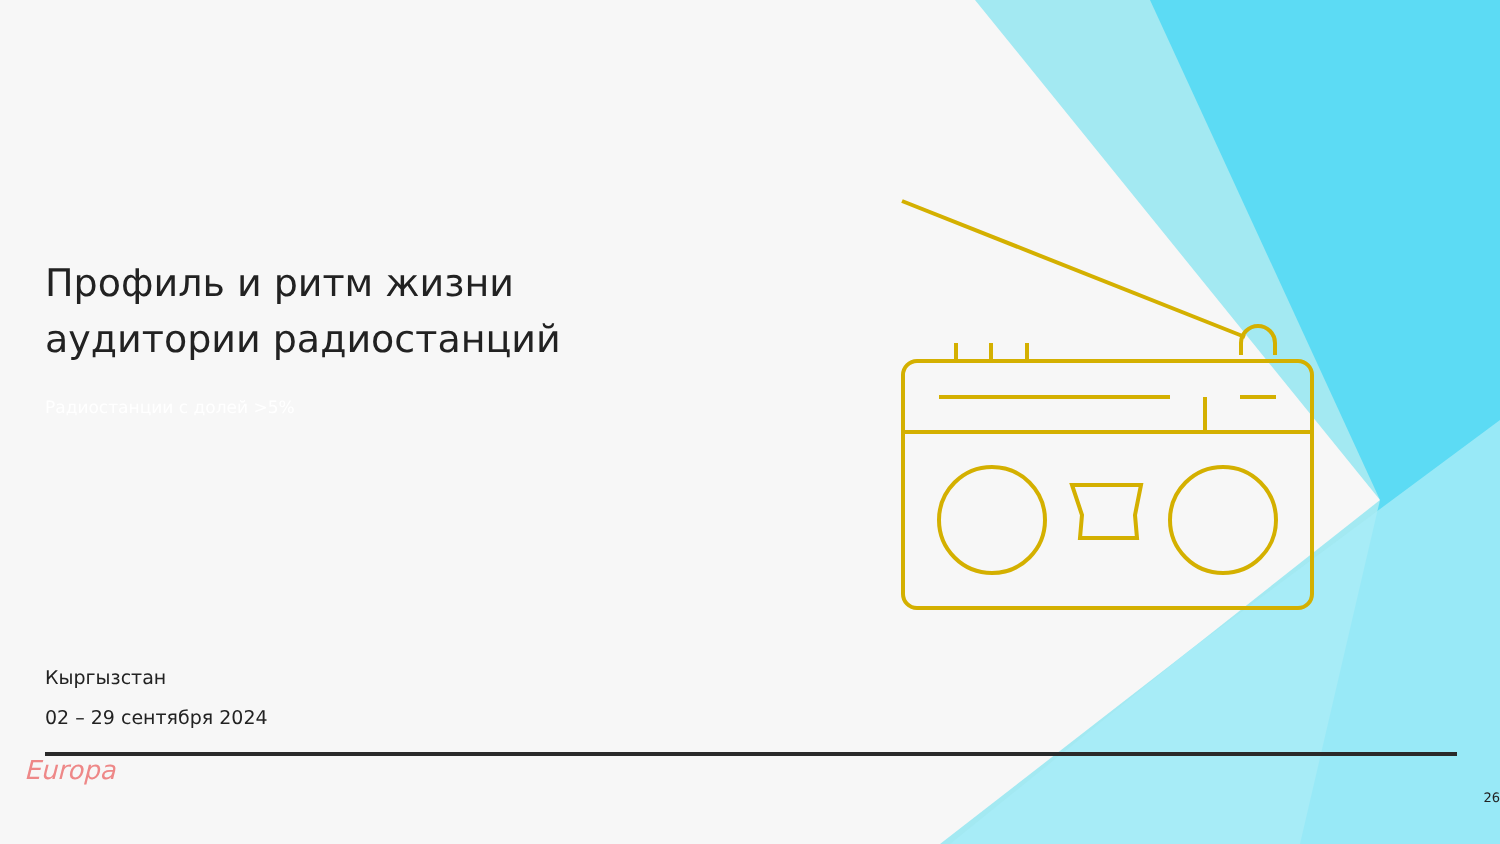Профиль и ритм жизни аудитории радиостанций
Радиостанции с долей >5%
Кыргызстан
02 – 29 сентября 2024
Europa
26